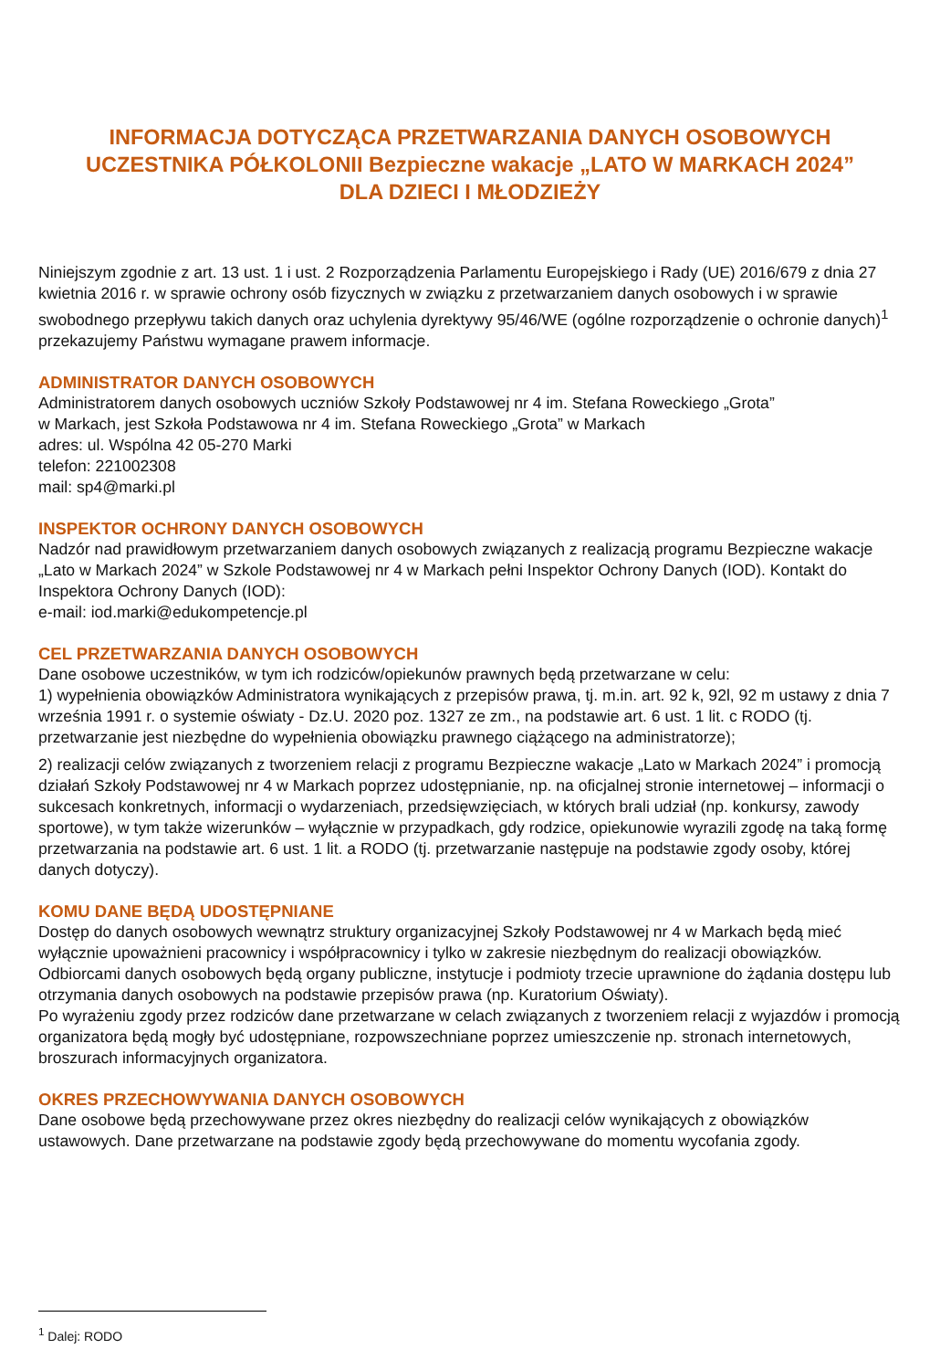INFORMACJA DOTYCZĄCA PRZETWARZANIA DANYCH OSOBOWYCH
UCZESTNIKA PÓŁKOLONII Bezpieczne wakacje „LATO W MARKACH 2024”
DLA DZIECI I MŁODZIEŻY
Niniejszym zgodnie z art. 13 ust. 1 i ust. 2 Rozporządzenia Parlamentu Europejskiego i Rady (UE) 2016/679 z dnia 27 kwietnia 2016 r. w sprawie ochrony osób fizycznych w związku z przetwarzaniem danych osobowych i w sprawie swobodnego przepływu takich danych oraz uchylenia dyrektywy 95/46/WE (ogólne rozporządzenie o ochronie danych)<sup>1</sup> przekazujemy Państwu wymagane prawem informacje.
ADMINISTRATOR DANYCH OSOBOWYCH
Administratorem danych osobowych uczniów Szkoły Podstawowej nr 4 im. Stefana Roweckiego „Grota”
w Markach, jest Szkoła Podstawowa nr 4 im. Stefana Roweckiego „Grota” w Markach
adres: ul. Wspólna 42 05-270 Marki
telefon: 221002308
mail: sp4@marki.pl
INSPEKTOR OCHRONY DANYCH OSOBOWYCH
Nadzór nad prawidłowym przetwarzaniem danych osobowych związanych z realizacją programu Bezpieczne wakacje „Lato w Markach 2024” w Szkole Podstawowej nr 4 w Markach pełni Inspektor Ochrony Danych (IOD). Kontakt do Inspektora Ochrony Danych (IOD):
e-mail: iod.marki@edukompetencje.pl
CEL PRZETWARZANIA DANYCH OSOBOWYCH
Dane osobowe uczestników, w tym ich rodziców/opiekunów prawnych będą przetwarzane w celu:
1) wypełnienia obowiązków Administratora wynikających z przepisów prawa, tj. m.in. art. 92 k, 92l, 92 m ustawy z dnia 7 września 1991 r. o systemie oświaty - Dz.U. 2020 poz. 1327 ze zm., na podstawie art. 6 ust. 1 lit. c RODO (tj. przetwarzanie jest niezbędne do wypełnienia obowiązku prawnego ciążącego na administratorze);
2) realizacji celów związanych z tworzeniem relacji z programu Bezpieczne wakacje „Lato w Markach 2024” i promocją działań Szkoły Podstawowej nr 4 w Markach poprzez udostępnianie, np. na oficjalnej stronie internetowej – informacji o sukcesach konkretnych, informacji o wydarzeniach, przedsięwzięciach, w których brali udział (np. konkursy, zawody sportowe), w tym także wizerunków – wyłącznie w przypadkach, gdy rodzice, opiekunowie wyrazili zgodę na taką formę przetwarzania na podstawie art. 6 ust. 1 lit. a RODO (tj. przetwarzanie następuje na podstawie zgody osoby, której danych dotyczy).
KOMU DANE BĘDĄ UDOSTĘPNIANE
Dostęp do danych osobowych wewnątrz struktury organizacyjnej Szkoły Podstawowej nr 4 w Markach będą mieć wyłącznie upoważnieni pracownicy i współpracownicy i tylko w zakresie niezbędnym do realizacji obowiązków.
Odbiorcami danych osobowych będą organy publiczne, instytucje i podmioty trzecie uprawnione do żądania dostępu lub otrzymania danych osobowych na podstawie przepisów prawa (np. Kuratorium Oświaty).
Po wyrażeniu zgody przez rodziców dane przetwarzane w celach związanych z tworzeniem relacji z wyjazdów i promocją organizatora będą mogły być udostępniane, rozpowszechniane poprzez umieszczenie np. stronach internetowych, broszurach informacyjnych organizatora.
OKRES PRZECHOWYWANIA DANYCH OSOBOWYCH
Dane osobowe będą przechowywane przez okres niezbędny do realizacji celów wynikających z obowiązków ustawowych. Dane przetwarzane na podstawie zgody będą przechowywane do momentu wycofania zgody.
<sup>1</sup> Dalej: RODO